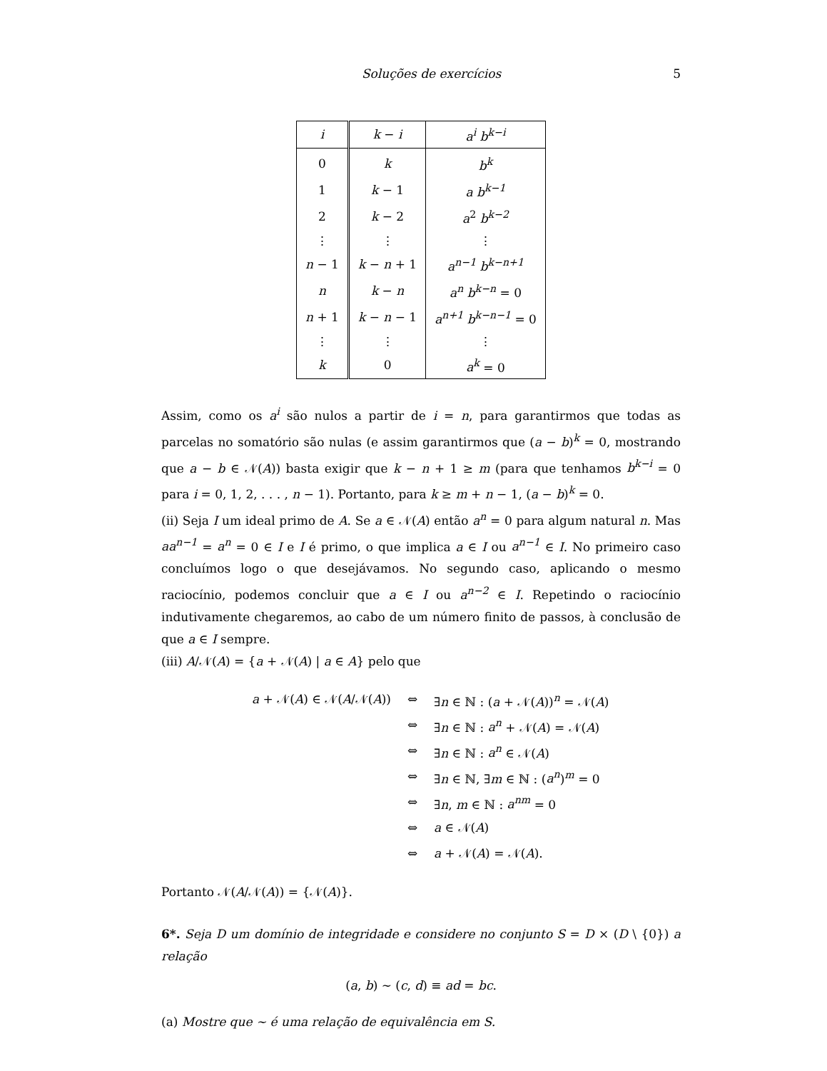Soluções de exercícios 5
| i | k − i | a<sup>i</sup> b<sup>k−i</sup> |
| --- | --- | --- |
| 0 | k | b<sup>k</sup> |
| 1 | k − 1 | a b<sup>k−1</sup> |
| 2 | k − 2 | a<sup>2</sup> b<sup>k−2</sup> |
| ⋮ | ⋮ | ⋮ |
| n − 1 | k − n + 1 | a<sup>n−1</sup> b<sup>k−n+1</sup> |
| n | k − n | a<sup>n</sup> b<sup>k−n</sup> = 0 |
| n + 1 | k − n − 1 | a<sup>n+1</sup> b<sup>k−n−1</sup> = 0 |
| ⋮ | ⋮ | ⋮ |
| k | 0 | a<sup>k</sup> = 0 |
Assim, como os a<sup>i</sup> são nulos a partir de i = n, para garantirmos que todas as parcelas no somatório são nulas (e assim garantirmos que (a − b)<sup>k</sup> = 0, mostrando que a − b ∈ 𝒩(A)) basta exigir que k − n + 1 ≥ m (para que tenhamos b<sup>k−i</sup> = 0 para i = 0, 1, 2, . . . , n − 1). Portanto, para k ≥ m + n − 1, (a − b)<sup>k</sup> = 0.
(ii) Seja I um ideal primo de A. Se a ∈ 𝒩(A) então a<sup>n</sup> = 0 para algum natural n. Mas aa<sup>n−1</sup> = a<sup>n</sup> = 0 ∈ I e I é primo, o que implica a ∈ I ou a<sup>n−1</sup> ∈ I. No primeiro caso concluímos logo o que desejávamos. No segundo caso, aplicando o mesmo raciocínio, podemos concluir que a ∈ I ou a<sup>n−2</sup> ∈ I. Repetindo o raciocínio indutivamente chegaremos, ao cabo de um número finito de passos, à conclusão de que a ∈ I sempre.
(iii) A/𝒩(A) = {a + 𝒩(A) | a ∈ A} pelo que
a + 𝒩(A) ∈ 𝒩(A/𝒩(A)) ⇔ ∃n ∈ ℕ : (a + 𝒩(A))<sup>n</sup> = 𝒩(A)
⇔ ∃n ∈ ℕ : a<sup>n</sup> + 𝒩(A) = 𝒩(A)
⇔ ∃n ∈ ℕ : a<sup>n</sup> ∈ 𝒩(A)
⇔ ∃n ∈ ℕ, ∃m ∈ ℕ : (a<sup>n</sup>)<sup>m</sup> = 0
⇔ ∃n, m ∈ ℕ : a<sup>nm</sup> = 0
⇔ a ∈ 𝒩(A)
⇔ a + 𝒩(A) = 𝒩(A).
Portanto 𝒩(A/𝒩(A)) = {𝒩(A)}.
6*. Seja D um domínio de integridade e considere no conjunto S = D × (D \ {0}) a relação
(a, b) ∼ (c, d) ≡ ad = bc.
(a) Mostre que ∼ é uma relação de equivalência em S.